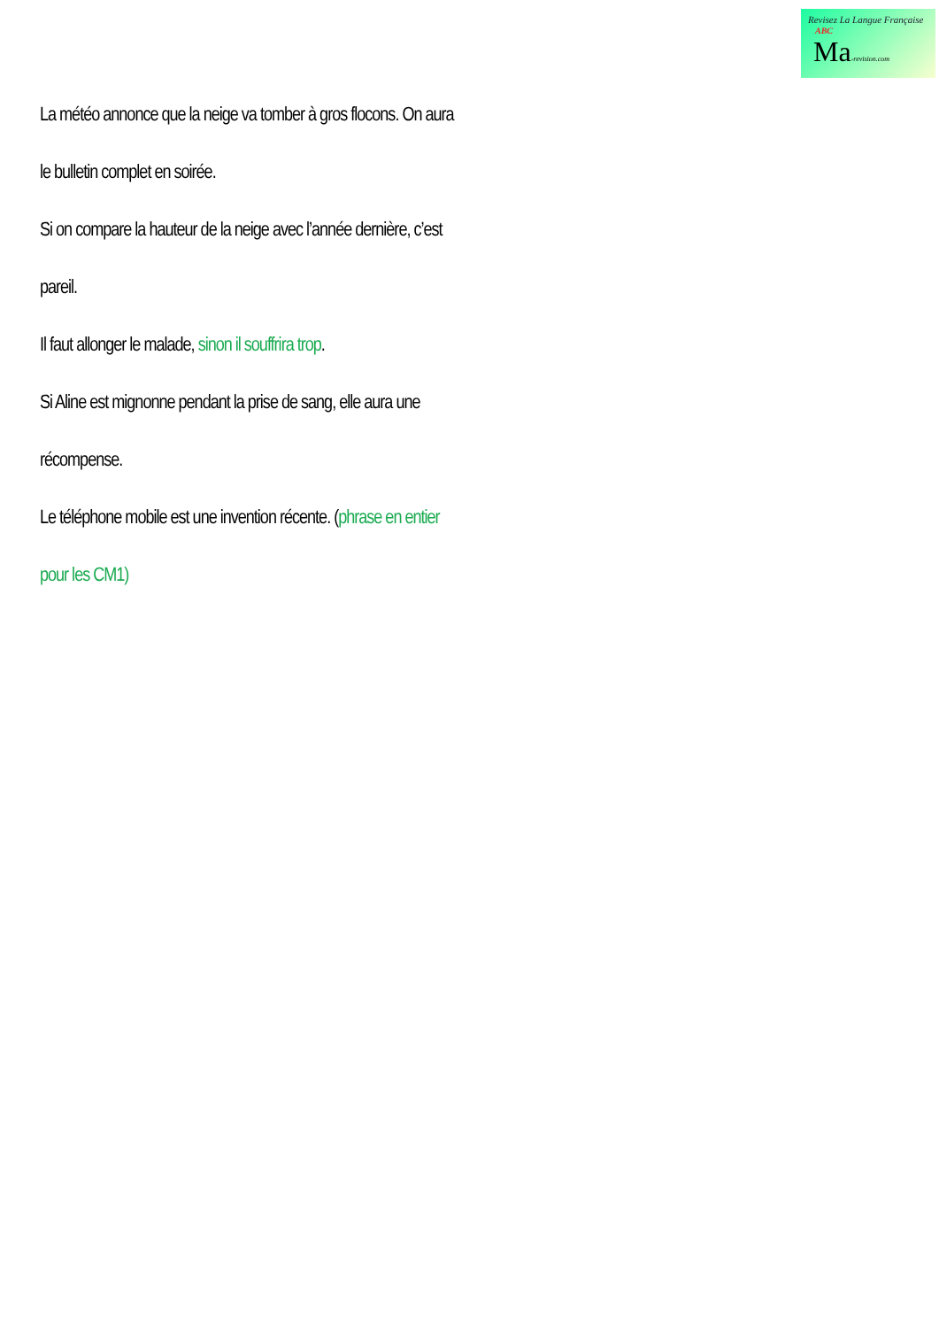Revisez La Langue Française ABC
Ma-revision.com
La météo annonce que la neige va tomber à gros flocons. On aura le bulletin complet en soirée.
Si on compare la hauteur de la neige avec l’année dernière, c’est pareil.
Il faut allonger le malade, sinon il souffrira trop.
Si Aline est mignonne pendant la prise de sang, elle aura une récompense.
Le téléphone mobile est une invention récente. (phrase en entier pour les CM1)